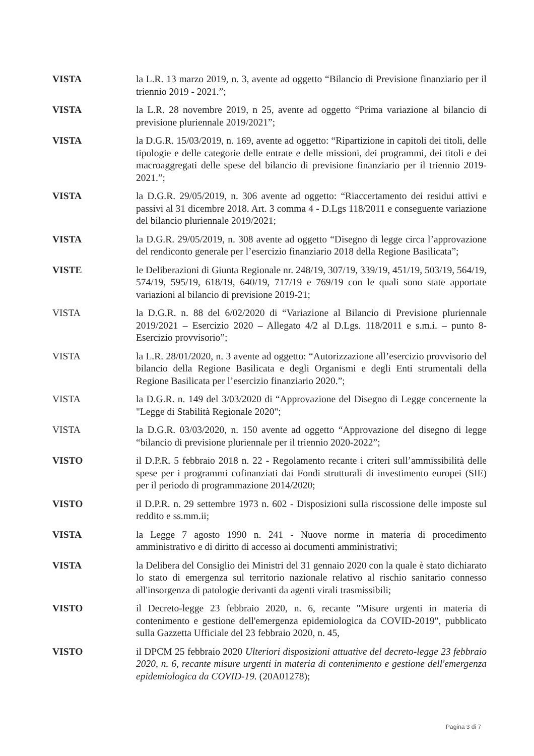VISTA la L.R. 13 marzo 2019, n. 3, avente ad oggetto “Bilancio di Previsione finanziario per il triennio 2019 - 2021.”;
VISTA la L.R. 28 novembre 2019, n 25, avente ad oggetto “Prima variazione al bilancio di previsione pluriennale 2019/2021”;
VISTA la D.G.R. 15/03/2019, n. 169, avente ad oggetto: “Ripartizione in capitoli dei titoli, delle tipologie e delle categorie delle entrate e delle missioni, dei programmi, dei titoli e dei macroaggregati delle spese del bilancio di previsione finanziario per il triennio 2019-2021.”;
VISTA la D.G.R. 29/05/2019, n. 306 avente ad oggetto: “Riaccertamento dei residui attivi e passivi al 31 dicembre 2018. Art. 3 comma 4 - D.Lgs 118/2011 e conseguente variazione del bilancio pluriennale 2019/2021;
VISTA la D.G.R. 29/05/2019, n. 308 avente ad oggetto “Disegno di legge circa l’approvazione del rendiconto generale per l’esercizio finanziario 2018 della Regione Basilicata”;
VISTE le Deliberazioni di Giunta Regionale nr. 248/19, 307/19, 339/19, 451/19, 503/19, 564/19, 574/19, 595/19, 618/19, 640/19, 717/19 e 769/19 con le quali sono state apportate variazioni al bilancio di previsione 2019-21;
VISTA la D.G.R. n. 88 del 6/02/2020 di “Variazione al Bilancio di Previsione pluriennale 2019/2021 – Esercizio 2020 – Allegato 4/2 al D.Lgs. 118/2011 e s.m.i. – punto 8- Esercizio provvisorio”;
VISTA la L.R. 28/01/2020, n. 3 avente ad oggetto: “Autorizzazione all’esercizio provvisorio del bilancio della Regione Basilicata e degli Organismi e degli Enti strumentali della Regione Basilicata per l’esercizio finanziario 2020.”;
VISTA la D.G.R. n. 149 del 3/03/2020 di “Approvazione del Disegno di Legge concernente la "Legge di Stabilità Regionale 2020";
VISTA la D.G.R. 03/03/2020, n. 150 avente ad oggetto “Approvazione del disegno di legge “bilancio di previsione pluriennale per il triennio 2020-2022”;
VISTO il D.P.R. 5 febbraio 2018 n. 22 - Regolamento recante i criteri sull’ammissibilità delle spese per i programmi cofinanziati dai Fondi strutturali di investimento europei (SIE) per il periodo di programmazione 2014/2020;
VISTO il D.P.R. n. 29 settembre 1973 n. 602 - Disposizioni sulla riscossione delle imposte sul reddito e ss.mm.ii;
VISTA la Legge 7 agosto 1990 n. 241 - Nuove norme in materia di procedimento amministrativo e di diritto di accesso ai documenti amministrativi;
VISTA la Delibera del Consiglio dei Ministri del 31 gennaio 2020 con la quale è stato dichiarato lo stato di emergenza sul territorio nazionale relativo al rischio sanitario connesso all'insorgenza di patologie derivanti da agenti virali trasmissibili;
VISTO il Decreto-legge 23 febbraio 2020, n. 6, recante "Misure urgenti in materia di contenimento e gestione dell'emergenza epidemiologica da COVID-2019", pubblicato sulla Gazzetta Ufficiale del 23 febbraio 2020, n. 45,
VISTO il DPCM 25 febbraio 2020 Ulteriori disposizioni attuative del decreto-legge 23 febbraio 2020, n. 6, recante misure urgenti in materia di contenimento e gestione dell'emergenza epidemiologica da COVID-19. (20A01278);
Pagina 3 di 7